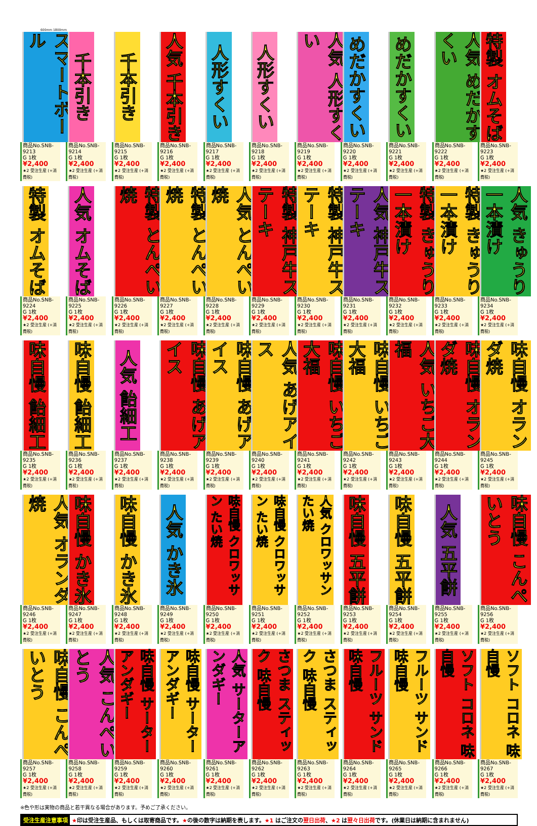600mm 1800mm
スマートボール
商品No.SNB-9213
G 1枚 ¥2,400
★2 受注生産 (+消費税)
千本引き
商品No.SNB-9214
G 1枚 ¥2,400
★2 受注生産 (+消費税)
千本引き
商品No.SNB-9215
G 1枚 ¥2,400
★2 受注生産 (+消費税)
人気 千本引き
商品No.SNB-9216
G 1枚 ¥2,400
★2 受注生産 (+消費税)
人形すくい
商品No.SNB-9217
G 1枚 ¥2,400
★2 受注生産 (+消費税)
人形すくい
商品No.SNB-9218
G 1枚 ¥2,400
★2 受注生産 (+消費税)
人気 人形すくい
商品No.SNB-9219
G 1枚 ¥2,400
★2 受注生産 (+消費税)
めだかすくい
商品No.SNB-9220
G 1枚 ¥2,400
★2 受注生産 (+消費税)
めだかすくい
商品No.SNB-9221
G 1枚 ¥2,400
★2 受注生産 (+消費税)
人気 めだかすくい
商品No.SNB-9222
G 1枚 ¥2,400
★2 受注生産 (+消費税)
特製 オムそば
商品No.SNB-9223
G 1枚 ¥2,400
★2 受注生産 (+消費税)
特製 オムそば
商品No.SNB-9224
G 1枚 ¥2,400
★2 受注生産 (+消費税)
人気 オムそば
商品No.SNB-9225
G 1枚 ¥2,400
★2 受注生産 (+消費税)
特製 とんぺい焼
商品No.SNB-9226
G 1枚 ¥2,400
★2 受注生産 (+消費税)
特製 とんぺい焼
商品No.SNB-9227
G 1枚 ¥2,400
★2 受注生産 (+消費税)
人気 とんぺい焼
商品No.SNB-9228
G 1枚 ¥2,400
★2 受注生産 (+消費税)
特製 神戸牛ステーキ
商品No.SNB-9229
G 1枚 ¥2,400
★2 受注生産 (+消費税)
特製 神戸牛ステーキ
商品No.SNB-9230
G 1枚 ¥2,400
★2 受注生産 (+消費税)
人気 神戸牛ステーキ
商品No.SNB-9231
G 1枚 ¥2,400
★2 受注生産 (+消費税)
特製 きゅうり一本漬け
商品No.SNB-9232
G 1枚 ¥2,400
★2 受注生産 (+消費税)
特製 きゅうり一本漬け
商品No.SNB-9233
G 1枚 ¥2,400
★2 受注生産 (+消費税)
人気 きゅうり一本漬け
商品No.SNB-9234
G 1枚 ¥2,400
★2 受注生産 (+消費税)
味自慢 飴細工
商品No.SNB-9235
G 1枚 ¥2,400
★2 受注生産 (+消費税)
味自慢 飴細工
商品No.SNB-9236
G 1枚 ¥2,400
★2 受注生産 (+消費税)
人気 飴細工
商品No.SNB-9237
G 1枚 ¥2,400
★2 受注生産 (+消費税)
味自慢 あげアイス
商品No.SNB-9238
G 1枚 ¥2,400
★2 受注生産 (+消費税)
味自慢 あげアイス
商品No.SNB-9239
G 1枚 ¥2,400
★2 受注生産 (+消費税)
人気 あげアイス
商品No.SNB-9240
G 1枚 ¥2,400
★2 受注生産 (+消費税)
味自慢 いちご大福
商品No.SNB-9241
G 1枚 ¥2,400
★2 受注生産 (+消費税)
味自慢 いちご大福
商品No.SNB-9242
G 1枚 ¥2,400
★2 受注生産 (+消費税)
人気 いちご大福
商品No.SNB-9243
G 1枚 ¥2,400
★2 受注生産 (+消費税)
味自慢 オランダ焼
商品No.SNB-9244
G 1枚 ¥2,400
★2 受注生産 (+消費税)
味自慢 オランダ焼
商品No.SNB-9245
G 1枚 ¥2,400
★2 受注生産 (+消費税)
人気 オランダ焼
商品No.SNB-9246
G 1枚 ¥2,400
★2 受注生産 (+消費税)
味自慢 かき氷
商品No.SNB-9247
G 1枚 ¥2,400
★2 受注生産 (+消費税)
味自慢 かき氷
商品No.SNB-9248
G 1枚 ¥2,400
★2 受注生産 (+消費税)
人気 かき氷
商品No.SNB-9249
G 1枚 ¥2,400
★2 受注生産 (+消費税)
味自慢 クロワッサン たい焼
商品No.SNB-9250
G 1枚 ¥2,400
★2 受注生産 (+消費税)
味自慢 クロワッサン たい焼
商品No.SNB-9251
G 1枚 ¥2,400
★2 受注生産 (+消費税)
人気 クロワッサンたい焼
商品No.SNB-9252
G 1枚 ¥2,400
★2 受注生産 (+消費税)
味自慢 五平餅
商品No.SNB-9253
G 1枚 ¥2,400
★2 受注生産 (+消費税)
味自慢 五平餅
商品No.SNB-9254
G 1枚 ¥2,400
★2 受注生産 (+消費税)
人気 五平餅
商品No.SNB-9255
G 1枚 ¥2,400
★2 受注生産 (+消費税)
味自慢 こんぺいとう
商品No.SNB-9256
G 1枚 ¥2,400
★2 受注生産 (+消費税)
味自慢 こんぺいとう
商品No.SNB-9257
G 1枚 ¥2,400
★2 受注生産 (+消費税)
人気 こんぺいとう
商品No.SNB-9258
G 1枚 ¥2,400
★2 受注生産 (+消費税)
味自慢 サーターアンダギー
商品No.SNB-9259
G 1枚 ¥2,400
★2 受注生産 (+消費税)
味自慢 サーターアンダギー
商品No.SNB-9260
G 1枚 ¥2,400
★2 受注生産 (+消費税)
人気 サーターアンダギー
商品No.SNB-9261
G 1枚 ¥2,400
★2 受注生産 (+消費税)
さつま スティック 味自慢
商品No.SNB-9262
G 1枚 ¥2,400
★2 受注生産 (+消費税)
さつま スティック 味自慢
商品No.SNB-9263
G 1枚 ¥2,400
★2 受注生産 (+消費税)
フルーツ サンド 味自慢
商品No.SNB-9264
G 1枚 ¥2,400
★2 受注生産 (+消費税)
フルーツ サンド 味自慢
商品No.SNB-9265
G 1枚 ¥2,400
★2 受注生産 (+消費税)
ソフト コロネ 味自慢
商品No.SNB-9266
G 1枚 ¥2,400
★2 受注生産 (+消費税)
ソフト コロネ 味自慢
商品No.SNB-9267
G 1枚 ¥2,400
★2 受注生産 (+消費税)
※色や形は実物の商品と若干異なる場合があります。予めご了承ください。
受注生産注意事項 ★印は受注生産品、もしくは取寄商品です。★の後の数字は納期を表します。★1 はご注文の翌日出荷、★2 は翌々日出荷です。(休業日は納期に含まれません)